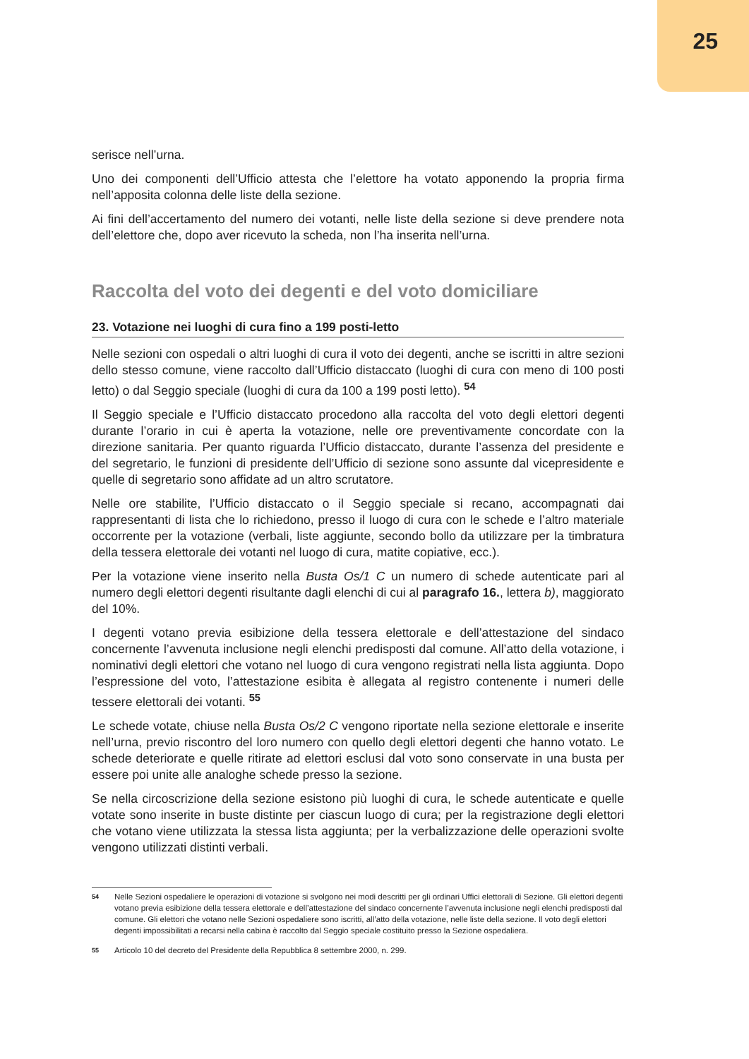25
serisce nell’urna.
Uno dei componenti dell’Ufficio attesta che l’elettore ha votato apponendo la propria firma nell’apposita colonna delle liste della sezione.
Ai fini dell’accertamento del numero dei votanti, nelle liste della sezione si deve prendere nota dell’elettore che, dopo aver ricevuto la scheda, non l’ha inserita nell’urna.
Raccolta del voto dei degenti e del voto domiciliare
23. Votazione nei luoghi di cura fino a 199 posti-letto
Nelle sezioni con ospedali o altri luoghi di cura il voto dei degenti, anche se iscritti in altre sezioni dello stesso comune, viene raccolto dall’Ufficio distaccato (luoghi di cura con meno di 100 posti letto) o dal Seggio speciale (luoghi di cura da 100 a 199 posti letto). <sup>54</sup>
Il Seggio speciale e l’Ufficio distaccato procedono alla raccolta del voto degli elettori degenti durante l’orario in cui è aperta la votazione, nelle ore preventivamente concordate con la direzione sanitaria. Per quanto riguarda l’Ufficio distaccato, durante l’assenza del presidente e del segretario, le funzioni di presidente dell’Ufficio di sezione sono assunte dal vicepresidente e quelle di segretario sono affidate ad un altro scrutatore.
Nelle ore stabilite, l’Ufficio distaccato o il Seggio speciale si recano, accompagnati dai rappresentanti di lista che lo richiedono, presso il luogo di cura con le schede e l’altro materiale occorrente per la votazione (verbali, liste aggiunte, secondo bollo da utilizzare per la timbratura della tessera elettorale dei votanti nel luogo di cura, matite copiative, ecc.).
Per la votazione viene inserito nella Busta Os/1 C un numero di schede autenticate pari al numero degli elettori degenti risultante dagli elenchi di cui al paragrafo 16., lettera b), maggiorato del 10%.
I degenti votano previa esibizione della tessera elettorale e dell’attestazione del sindaco concernente l’avvenuta inclusione negli elenchi predisposti dal comune. All’atto della votazione, i nominativi degli elettori che votano nel luogo di cura vengono registrati nella lista aggiunta. Dopo l’espressione del voto, l’attestazione esibita è allegata al registro contenente i numeri delle tessere elettorali dei votanti. <sup>55</sup>
Le schede votate, chiuse nella Busta Os/2 C vengono riportate nella sezione elettorale e inserite nell’urna, previo riscontro del loro numero con quello degli elettori degenti che hanno votato. Le schede deteriorate e quelle ritirate ad elettori esclusi dal voto sono conservate in una busta per essere poi unite alle analoghe schede presso la sezione.
Se nella circoscrizione della sezione esistono più luoghi di cura, le schede autenticate e quelle votate sono inserite in buste distinte per ciascun luogo di cura; per la registrazione degli elettori che votano viene utilizzata la stessa lista aggiunta; per la verbalizzazione delle operazioni svolte vengono utilizzati distinti verbali.
54 Nelle Sezioni ospedaliere le operazioni di votazione si svolgono nei modi descritti per gli ordinari Uffici elettorali di Sezione. Gli elettori degenti votano previa esibizione della tessera elettorale e dell’attestazione del sindaco concernente l’avvenuta inclusione negli elenchi predisposti dal comune. Gli elettori che votano nelle Sezioni ospedaliere sono iscritti, all’atto della votazione, nelle liste della sezione. Il voto degli elettori degenti impossibilitati a recarsi nella cabina è raccolto dal Seggio speciale costituito presso la Sezione ospedaliera.
55 Articolo 10 del decreto del Presidente della Repubblica 8 settembre 2000, n. 299.